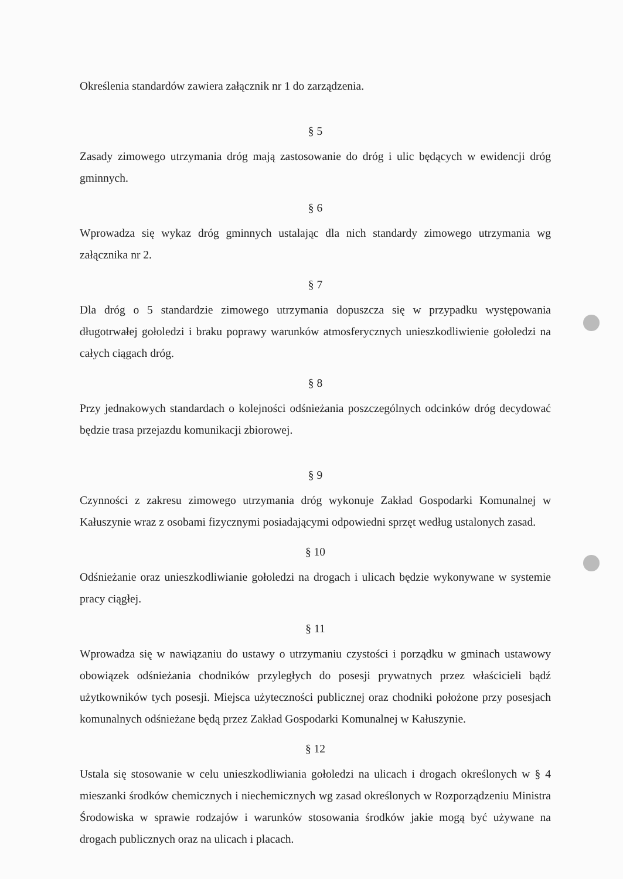Określenia standardów zawiera załącznik nr 1 do zarządzenia.
§ 5
Zasady zimowego utrzymania dróg mają zastosowanie do dróg i ulic będących w ewidencji dróg gminnych.
§ 6
Wprowadza się wykaz dróg gminnych ustalając dla nich standardy zimowego utrzymania wg załącznika nr 2.
§ 7
Dla dróg o 5 standardzie zimowego utrzymania dopuszcza się w przypadku występowania długotrwałej gołoledzi i braku poprawy warunków atmosferycznych unieszkodliwienie gołoledzi na całych ciągach dróg.
§ 8
Przy jednakowych standardach o kolejności odśnieżania poszczególnych odcinków dróg decydować będzie trasa przejazdu komunikacji zbiorowej.
§ 9
Czynności z zakresu zimowego utrzymania dróg wykonuje Zakład Gospodarki Komunalnej w Kałuszynie wraz z osobami fizycznymi posiadającymi odpowiedni sprzęt według ustalonych zasad.
§ 10
Odśnieżanie oraz unieszkodliwianie gołoledzi na drogach i ulicach będzie wykonywane w systemie pracy ciągłej.
§ 11
Wprowadza się w nawiązaniu do ustawy o utrzymaniu czystości i porządku w gminach ustawowy obowiązek odśnieżania chodników przyległych do posesji prywatnych przez właścicieli bądź użytkowników tych posesji. Miejsca użyteczności publicznej oraz chodniki położone przy posesjach komunalnych odśnieżane będą przez Zakład Gospodarki Komunalnej w Kałuszynie.
§ 12
Ustala się stosowanie w celu unieszkodliwiania gołoledzi na ulicach i drogach określonych w § 4 mieszanki środków chemicznych i niechemicznych wg zasad określonych w Rozporządzeniu Ministra Środowiska w sprawie rodzajów i warunków stosowania środków jakie mogą być używane na drogach publicznych oraz na ulicach i placach.